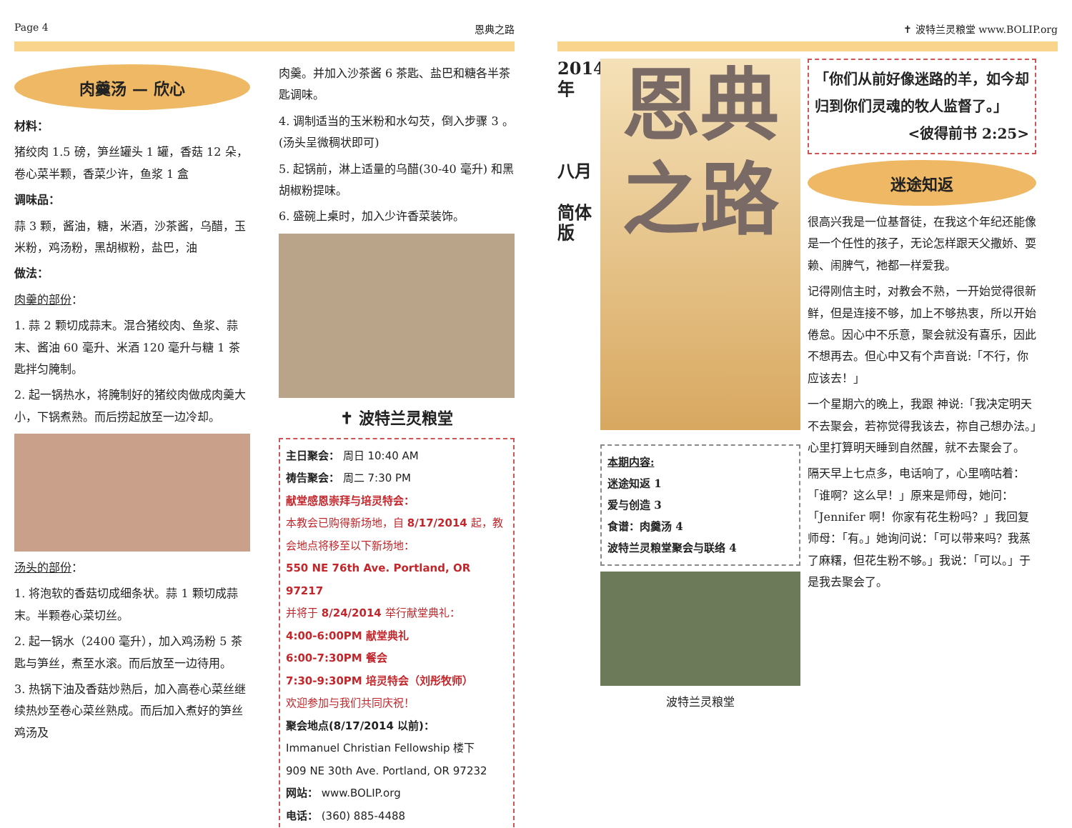Page 4 恩典之路
肉羹汤 — 欣心
材料：
猪绞肉 1.5 磅，笋丝罐头 1 罐，香菇 12 朵，卷心菜半颗，香菜少许，鱼浆 1 盒
调味品：
蒜 3 颗，酱油，糖，米酒，沙茶酱，乌醋，玉米粉，鸡汤粉，黑胡椒粉，盐巴，油
做法：
肉羹的部份：
1. 蒜 2 颗切成蒜末。混合猪绞肉、鱼浆、蒜末、酱油 60 毫升、米酒 120 毫升与糖 1 茶匙拌匀腌制。
2. 起一锅热水，将腌制好的猪绞肉做成肉羹大小，下锅煮熟。而后捞起放至一边冷却。
汤头的部份：
1. 将泡软的香菇切成细条状。蒜 1 颗切成蒜末。半颗卷心菜切丝。
2. 起一锅水（2400 毫升），加入鸡汤粉 5 茶匙与笋丝，煮至水滚。而后放至一边待用。
3. 热锅下油及香菇炒熟后，加入高卷心菜丝继续热炒至卷心菜丝熟成。而后加入煮好的笋丝鸡汤及
肉羹。并加入沙茶酱 6 茶匙、盐巴和糖各半茶匙调味。
4. 调制适当的玉米粉和水勾芡，倒入步骤 3 。(汤头呈微稠状即可)
5. 起锅前，淋上适量的乌醋(30-40 毫升) 和黑胡椒粉提味。
6. 盛碗上桌时，加入少许香菜装饰。
✝ 波特兰灵粮堂
主日聚会： 周日 10:40 AM
祷告聚会： 周二 7:30 PM
献堂感恩崇拜与培灵特会：
本教会已购得新场地，自 8/17/2014 起，教会地点将移至以下新场地：
550 NE 76th Ave. Portland, OR 97217
并将于 8/24/2014 举行献堂典礼：
4:00-6:00PM 献堂典礼
6:00-7:30PM 餐会
7:30-9:30PM 培灵特会（刘彤牧师）
欢迎参加与我们共同庆祝！
聚会地点(8/17/2014 以前)：
Immanuel Christian Fellowship 楼下
909 NE 30th Ave. Portland, OR 97232
网站： www.BOLIP.org
电话： (360) 885-4488
✝ 波特兰灵粮堂 www.BOLIP.org
2014年
八月
简体版
恩典之路
本期内容:
迷途知返 1
爱与创造 3
食谱：肉羹汤 4
波特兰灵粮堂聚会与联络 4
波特兰灵粮堂
「你们从前好像迷路的羊，如今却归到你们灵魂的牧人监督了。」
<彼得前书 2:25>
迷途知返
很高兴我是一位基督徒，在我这个年纪还能像是一个任性的孩子，无论怎样跟天父撒娇、耍赖、闹脾气，祂都一样爱我。
记得刚信主时，对教会不熟，一开始觉得很新鲜，但是连接不够，加上不够热衷，所以开始倦怠。因心中不乐意，聚会就没有喜乐，因此不想再去。但心中又有个声音说:「不行，你应该去！」
一个星期六的晚上，我跟 神说:「我决定明天不去聚会，若祢觉得我该去，祢自己想办法。」心里打算明天睡到自然醒，就不去聚会了。
隔天早上七点多，电话响了，心里嘀咕着：「谁啊？这么早！」原来是师母，她问：「Jennifer 啊！你家有花生粉吗？」我回复师母：「有。」她询问说：「可以带来吗？我蒸了麻糬，但花生粉不够。」我说：「可以。」于是我去聚会了。